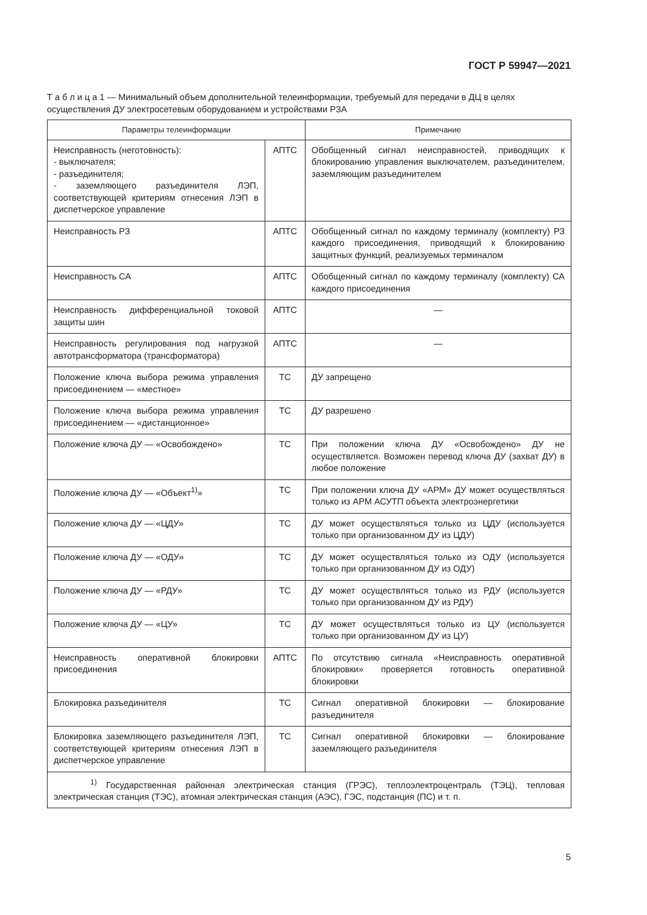ГОСТ Р 59947—2021
Т а б л и ц а 1 — Минимальный объем дополнительной телеинформации, требуемый для передачи в ДЦ в целях осуществления ДУ электросетевым оборудованием и устройствами РЗА
| Параметры телеинформации | | Примечание |
| --- | --- | --- |
| Неисправность (неготовность): - выключателя; - разъединителя; - заземляющего разъединителя ЛЭП, соответствующей критериям отнесения ЛЭП в диспетчерское управление | АПТС | Обобщенный сигнал неисправностей, приводящих к блокированию управления выключателем, разъединителем, заземляющим разъединителем |
| Неисправность РЗ | АПТС | Обобщенный сигнал по каждому терминалу (комплекту) РЗ каждого присоединения, приводящий к блокированию защитных функций, реализуемых терминалом |
| Неисправность СА | АПТС | Обобщенный сигнал по каждому терминалу (комплекту) СА каждого присоединения |
| Неисправность дифференциальной токовой защиты шин | АПТС | — |
| Неисправность регулирования под нагрузкой автотрансформатора (трансформатора) | АПТС | — |
| Положение ключа выбора режима управления присоединением — «местное» | ТС | ДУ запрещено |
| Положение ключа выбора режима управления присоединением — «дистанционное» | ТС | ДУ разрешено |
| Положение ключа ДУ — «Освобождено» | ТС | При положении ключа ДУ «Освобождено» ДУ не осуществляется. Возможен перевод ключа ДУ (захват ДУ) в любое положение |
| Положение ключа ДУ — «Объект<sup>1)</sup>» | ТС | При положении ключа ДУ «АРМ» ДУ может осуществляться только из АРМ АСУТП объекта электроэнергетики |
| Положение ключа ДУ — «ЦДУ» | ТС | ДУ может осуществляться только из ЦДУ (используется только при организованном ДУ из ЦДУ) |
| Положение ключа ДУ — «ОДУ» | ТС | ДУ может осуществляться только из ОДУ (используется только при организованном ДУ из ОДУ) |
| Положение ключа ДУ — «РДУ» | ТС | ДУ может осуществляться только из РДУ (используется только при организованном ДУ из РДУ) |
| Положение ключа ДУ — «ЦУ» | ТС | ДУ может осуществляться только из ЦУ (используется только при организованном ДУ из ЦУ) |
| Неисправность оперативной блокировки присоединения | АПТС | По отсутствию сигнала «Неисправность оперативной блокировки» проверяется готовность оперативной блокировки |
| Блокировка разъединителя | ТС | Сигнал оперативной блокировки — блокирование разъединителя |
| Блокировка заземляющего разъединителя ЛЭП, соответствующей критериям отнесения ЛЭП в диспетчерское управление | ТС | Сигнал оперативной блокировки — блокирование заземляющего разъединителя |
| <sup>1)</sup> Государственная районная электрическая станция (ГРЭС), теплоэлектроцентраль (ТЭЦ), тепловая электрическая станция (ТЭС), атомная электрическая станция (АЭС), ГЭС, подстанция (ПС) и т. п. | | |
5